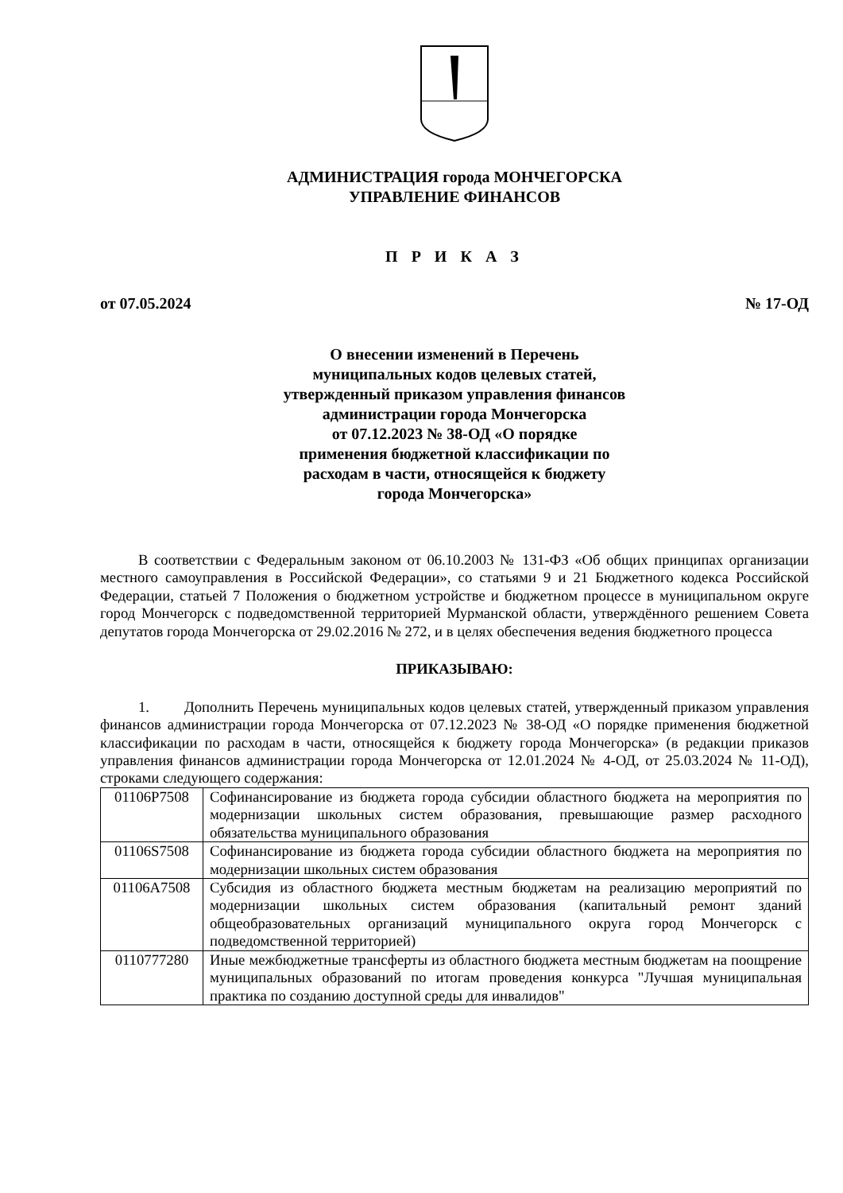АДМИНИСТРАЦИЯ города МОНЧЕГОРСКА
УПРАВЛЕНИЕ ФИНАНСОВ
П Р И К А З
от 07.05.2024 № 17-ОД
О внесении изменений в Перечень
муниципальных кодов целевых статей,
утвержденный приказом управления финансов
администрации города Мончегорска
от 07.12.2023 № 38-ОД «О порядке
применения бюджетной классификации по
расходам в части, относящейся к бюджету
города Мончегорска»
В соответствии с Федеральным законом от 06.10.2003 № 131-ФЗ «Об общих принципах организации местного самоуправления в Российской Федерации», со статьями 9 и 21 Бюджетного кодекса Российской Федерации, статьей 7 Положения о бюджетном устройстве и бюджетном процессе в муниципальном округе город Мончегорск с подведомственной территорией Мурманской области, утверждённого решением Совета депутатов города Мончегорска от 29.02.2016 № 272, и в целях обеспечения ведения бюджетного процесса
ПРИКАЗЫВАЮ:
1. Дополнить Перечень муниципальных кодов целевых статей, утвержденный приказом управления финансов администрации города Мончегорска от 07.12.2023 № 38-ОД «О порядке применения бюджетной классификации по расходам в части, относящейся к бюджету города Мончегорска» (в редакции приказов управления финансов администрации города Мончегорска от 12.01.2024 № 4-ОД, от 25.03.2024 № 11-ОД), строками следующего содержания:
| 01106P7508 | Софинансирование из бюджета города субсидии областного бюджета на мероприятия по модернизации школьных систем образования, превышающие размер расходного обязательства муниципального образования |
| 01106S7508 | Софинансирование из бюджета города субсидии областного бюджета на мероприятия по модернизации школьных систем образования |
| 01106A7508 | Субсидия из областного бюджета местным бюджетам на реализацию мероприятий по модернизации школьных систем образования (капитальный ремонт зданий общеобразовательных организаций муниципального округа город Мончегорск с подведомственной территорией) |
| 0110777280 | Иные межбюджетные трансферты из областного бюджета местным бюджетам на поощрение муниципальных образований по итогам проведения конкурса "Лучшая муниципальная практика по созданию доступной среды для инвалидов" |